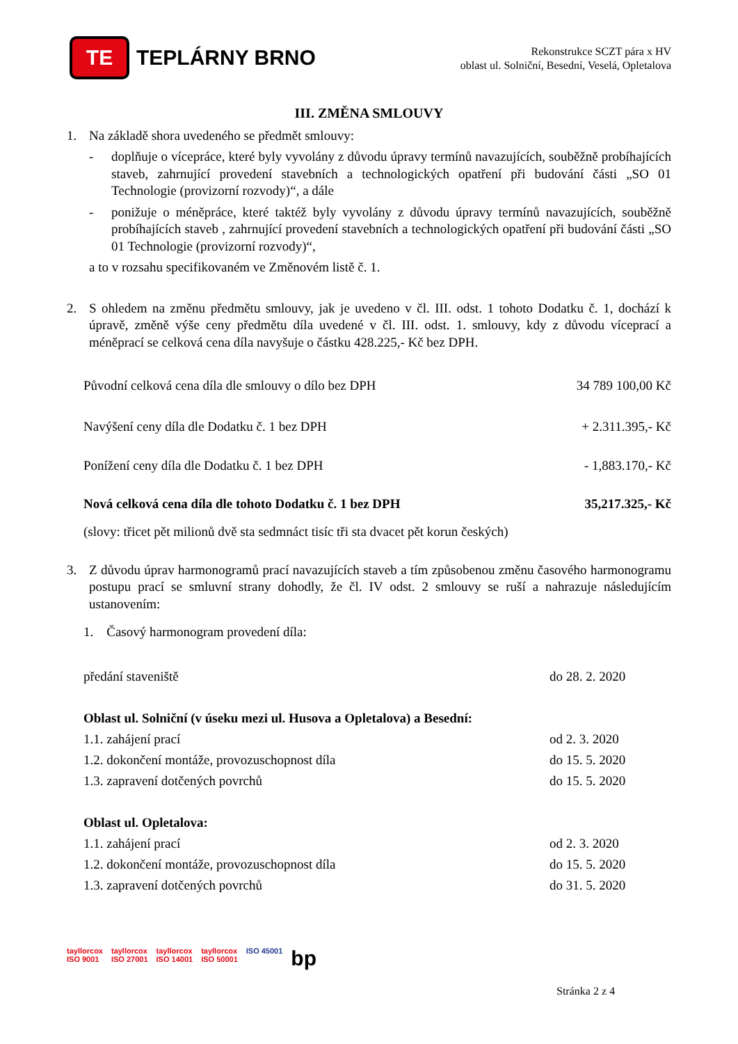TE
TEPLÁRNY BRNO
Rekonstrukce SCZT pára x HV
oblast ul. Solniční, Besední, Veselá, Opletalova
III. ZMĚNA SMLOUVY
1. Na základě shora uvedeného se předmět smlouvy:
- doplňuje o vícepráce, které byly vyvolány z důvodu úpravy termínů navazujících, souběžně probíhajících staveb, zahrnující provedení stavebních a technologických opatření při budování části „SO 01 Technologie (provizorní rozvody)“, a dále
- ponižuje o méněpráce, které taktéž byly vyvolány z důvodu úpravy termínů navazujících, souběžně probíhajících staveb , zahrnující provedení stavebních a technologických opatření při budování části „SO 01 Technologie (provizorní rozvody)“,
a to v rozsahu specifikovaném ve Změnovém listě č. 1.
2. S ohledem na změnu předmětu smlouvy, jak je uvedeno v čl. III. odst. 1 tohoto Dodatku č. 1, dochází k úpravě, změně výše ceny předmětu díla uvedené v čl. III. odst. 1. smlouvy, kdy z důvodu víceprací a méněprací se celková cena díla navyšuje o částku 428.225,- Kč bez DPH.
| Původní celková cena díla dle smlouvy o dílo bez DPH | 34 789 100,00 Kč |
| Navýšení ceny díla dle Dodatku č. 1 bez DPH | + 2.311.395,- Kč |
| Ponížení ceny díla dle Dodatku č. 1 bez DPH | - 1,883.170,- Kč |
| Nová celková cena díla dle tohoto Dodatku č. 1 bez DPH | 35,217.325,- Kč |
| (slovy: třicet pět milionů dvě sta sedmnáct tisíc tři sta dvacet pět korun českých) | |
3. Z důvodu úprav harmonogramů prací navazujících staveb a tím způsobenou změnu časového harmonogramu postupu prací se smluvní strany dohodly, že čl. IV odst. 2 smlouvy se ruší a nahrazuje následujícím ustanovením:
1. Časový harmonogram provedení díla:
| předání staveniště | do 28. 2. 2020 |
| Oblast ul. Solniční (v úseku mezi ul. Husova a Opletalova) a Besední: | |
| 1.1. zahájení prací | od 2. 3. 2020 |
| 1.2. dokončení montáže, provozuschopnost díla | do 15. 5. 2020 |
| 1.3. zapravení dotčených povrchů | do 15. 5. 2020 |
| Oblast ul. Opletalova: | |
| 1.1. zahájení prací | od 2. 3. 2020 |
| 1.2. dokončení montáže, provozuschopnost díla | do 15. 5. 2020 |
| 1.3. zapravení dotčených povrchů | do 31. 5. 2020 |
tayllorcox
ISO 9001
tayllorcox
ISO 27001
tayllorcox
ISO 14001
tayllorcox
ISO 50001
ISO 45001
bp
Stránka 2 z 4